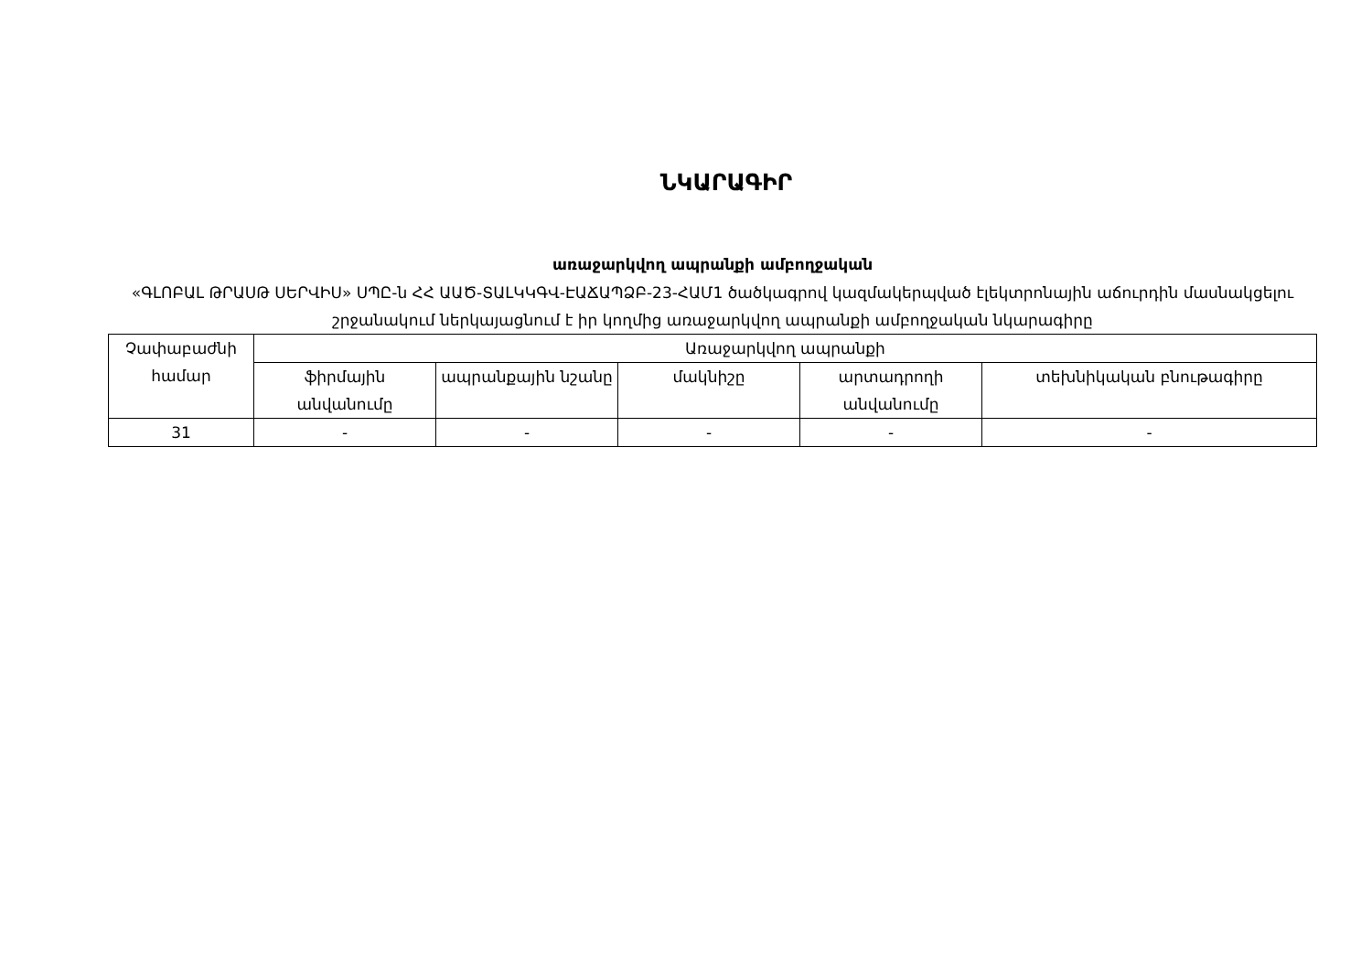ՆԿԱՐԱԳԻՐ
առաջարկվող ապրանքի ամբողջական
«ԳԼՈԲԱԼ ԹՐԱՍԹ ՍԵՐՎԻՍ» ՍՊԸ-ն ՀՀ ԱԱԾ-ՏԱԼԿԿԳՎ-ԷԱՃԱՊՁԲ-23-ՀԱՄ1 ծածկագրով կազմակերպված էլեկտրոնային աճուրդին մասնակցելու շրջանակում ներկայացնում է իր կողմից առաջարկվող ապրանքի ամբողջական նկարագիրը
| Չափաբաժնի համար | Առաջարկվող ապրանքի | | | | |
| --- | --- | --- | --- | --- | --- |
| | ֆիրմային անվանումը | ապրանքային նշանը | մակնիշը | արտադրողի անվանումը | տեխնիկական բնութագիրը |
| 31 | - | - | - | - | - |